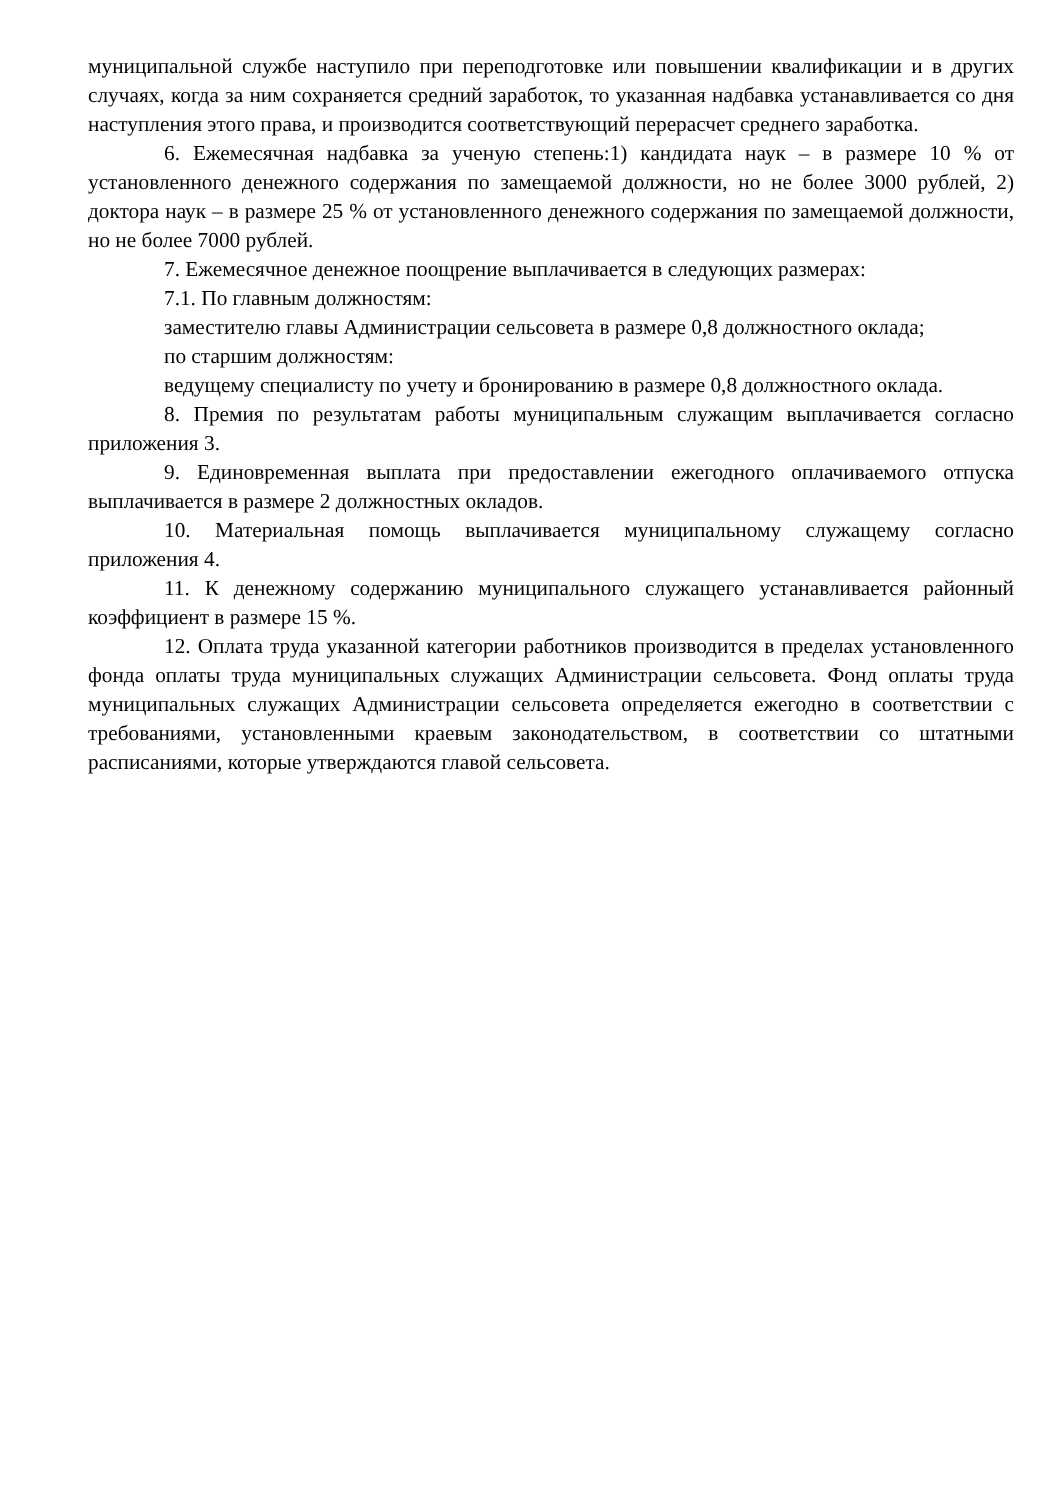муниципальной службе наступило при переподготовке или повышении квалификации и в других случаях, когда за ним сохраняется средний заработок, то указанная надбавка устанавливается со дня наступления этого права, и производится соответствующий перерасчет среднего заработка.
6. Ежемесячная надбавка за ученую степень:1) кандидата наук – в размере 10 % от установленного денежного содержания по замещаемой должности, но не более 3000 рублей, 2) доктора наук – в размере 25 % от установленного денежного содержания по замещаемой должности, но не более 7000 рублей.
7. Ежемесячное денежное поощрение выплачивается в следующих размерах:
7.1. По главным должностям:
заместителю главы Администрации сельсовета в размере 0,8 должностного оклада;
по старшим должностям:
ведущему специалисту по учету и бронированию в размере 0,8 должностного оклада.
8. Премия по результатам работы муниципальным служащим выплачивается согласно приложения 3.
9. Единовременная выплата при предоставлении ежегодного оплачиваемого отпуска выплачивается в размере 2 должностных окладов.
10. Материальная помощь выплачивается муниципальному служащему согласно приложения 4.
11. К денежному содержанию муниципального служащего устанавливается районный коэффициент в размере 15 %.
12. Оплата труда указанной категории работников производится в пределах установленного фонда оплаты труда муниципальных служащих Администрации сельсовета. Фонд оплаты труда муниципальных служащих Администрации сельсовета определяется ежегодно в соответствии с требованиями, установленными краевым законодательством, в соответствии со штатными расписаниями, которые утверждаются главой сельсовета.